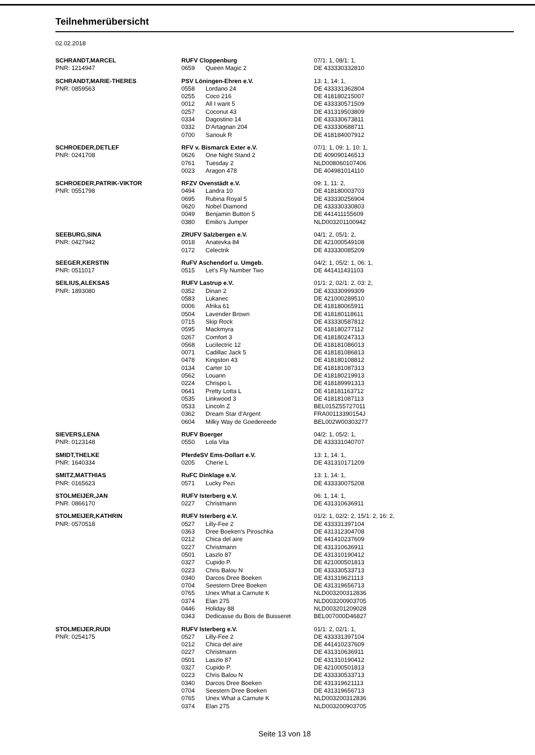Teilnehmerübersicht
02.02.2018
| SCHRANDT,MARCEL | RUFV Cloppenburg | | 07/1: 1, 08/1: 1, |
| PNR: 1214947 | 0659 | Queen Magic 2 | DE 433330332810 |
| SCHRANDT,MARIE-THERES | PSV Löningen-Ehren e.V. | | 13: 1, 14: 1, |
| PNR: 0859563 | 0558 | Lordano 24 | DE 433331362804 |
| | 0255 | Coco 216 | DE 418180215007 |
| | 0012 | All I want 5 | DE 433330571509 |
| | 0257 | Coconut 43 | DE 431319503809 |
| | 0334 | Dagostino 14 | DE 433330673811 |
| | 0332 | D'Artagnan 204 | DE 433330688711 |
| | 0700 | Sanouk R | DE 418184007912 |
| SCHROEDER,DETLEF | RFV v. Bismarck Exter e.V. | | 07/1: 1, 09: 1, 10: 1, |
| PNR: 0241708 | 0626 | One Night Stand 2 | DE 409090146513 |
| | 0761 | Tuesday 2 | NLD008060107406 |
| | 0023 | Aragon 478 | DE 404981014110 |
| SCHROEDER,PATRIK-VIKTOR | RFZV Ovenstädt e.V. | | 09: 1, 11: 2, |
| PNR: 0551798 | 0494 | Landra 10 | DE 418180003703 |
| | 0695 | Rubina Royal 5 | DE 433330256904 |
| | 0620 | Nobel Diamond | DE 433330330803 |
| | 0049 | Benjamin Button 5 | DE 441411155609 |
| | 0380 | Emilio's Jumper | NLD003201100942 |
| SEEBURG,SINA | ZRUFV Salzbergen e.V. | | 04/1: 2, 05/1: 2, |
| PNR: 0427942 | 0018 | Anatevka 84 | DE 421000549108 |
| | 0172 | Celectrik | DE 433330085209 |
| SEEGER,KERSTIN | RuFV Aschendorf u. Umgeb. | | 04/2: 1, 05/2: 1, 06: 1, |
| PNR: 0511017 | 0515 | Let's Fly Number Two | DE 441411431103 |
| SEILIUS,ALEKSAS | RUFV Lastrup e.V. | | 01/1: 2, 02/1: 2, 03: 2, |
| PNR: 1893080 | 0352 | Dinan 2 | DE 433330999309 |
| | 0583 | Lukanec | DE 421000289510 |
| | 0006 | Afrika 61 | DE 418180065911 |
| | 0504 | Lavender Brown | DE 418180118611 |
| | 0715 | Skip Rock | DE 433330587812 |
| | 0595 | Mackmyra | DE 418180277112 |
| | 0267 | Comfort 3 | DE 418180247313 |
| | 0568 | Lucilectric 12 | DE 418181086013 |
| | 0071 | Cadillac Jack 5 | DE 418181086813 |
| | 0478 | Kingston 43 | DE 418180108812 |
| | 0134 | Carter 10 | DE 418181087313 |
| | 0562 | Louann | DE 418180219913 |
| | 0224 | Chrispo L | DE 418189991313 |
| | 0641 | Pretty Lotta L | DE 418181163712 |
| | 0535 | Linkwood 3 | DE 418181087113 |
| | 0533 | Lincoln Z | BEL015Z55727011 |
| | 0362 | Dream Star d'Argent | FRA00113390154J |
| | 0604 | Milky Way de Goedereede | BEL002W00303277 |
| SIEVERS,LENA | RUFV Boerger | | 04/2: 1, 05/2: 1, |
| PNR: 0123148 | 0550 | Lola Vita | DE 433331040707 |
| SMIDT,THELKE | PferdeSV Ems-Dollart e.V. | | 13: 1, 14: 1, |
| PNR: 1640334 | 0205 | Cherie L | DE 431310171209 |
| SMITZ,MATTHIAS | RuFC Dinklage e.V. | | 13: 1, 14: 1, |
| PNR: 0165623 | 0571 | Lucky Pezi | DE 433330075208 |
| STOLMEIJER,JAN | RUFV Isterberg e.V. | | 06: 1, 14: 1, |
| PNR: 0866170 | 0227 | Christmann | DE 431310636911 |
| STOLMEIJER,KATHRIN | RUFV Isterberg e.V. | | 01/2: 1, 02/2: 2, 15/1: 2, 16: 2, |
| PNR: 0570518 | 0527 | Lilly-Fee 2 | DE 433331397104 |
| | 0363 | Dree Boeken's Piroschka | DE 431312304708 |
| | 0212 | Chica del aire | DE 441410237609 |
| | 0227 | Christmann | DE 431310636911 |
| | 0501 | Laszlo 87 | DE 431310190412 |
| | 0327 | Cupido P. | DE 421000501813 |
| | 0223 | Chris Balou N | DE 433330533713 |
| | 0340 | Darcos Dree Boeken | DE 431319621113 |
| | 0704 | Seestern Dree Boeken | DE 431319656713 |
| | 0765 | Unex What a Carnute K | NLD003200312836 |
| | 0374 | Elan 275 | NLD003200903705 |
| | 0446 | Holiday 88 | NLD003201209028 |
| | 0343 | Dedicasse du Bois de Buisseret | BEL007000D46827 |
| STOLMEIJER,RUDI | RUFV Isterberg e.V. | | 01/1: 2, 02/1: 1, |
| PNR: 0254175 | 0527 | Lilly-Fee 2 | DE 433331397104 |
| | 0212 | Chica del aire | DE 441410237609 |
| | 0227 | Christmann | DE 431310636911 |
| | 0501 | Laszlo 87 | DE 431310190412 |
| | 0327 | Cupido P. | DE 421000501813 |
| | 0223 | Chris Balou N | DE 433330533713 |
| | 0340 | Darcos Dree Boeken | DE 431319621113 |
| | 0704 | Seestern Dree Boeken | DE 431319656713 |
| | 0765 | Unex What a Carnute K | NLD003200312836 |
| | 0374 | Elan 275 | NLD003200903705 |
Seite 13 von 18